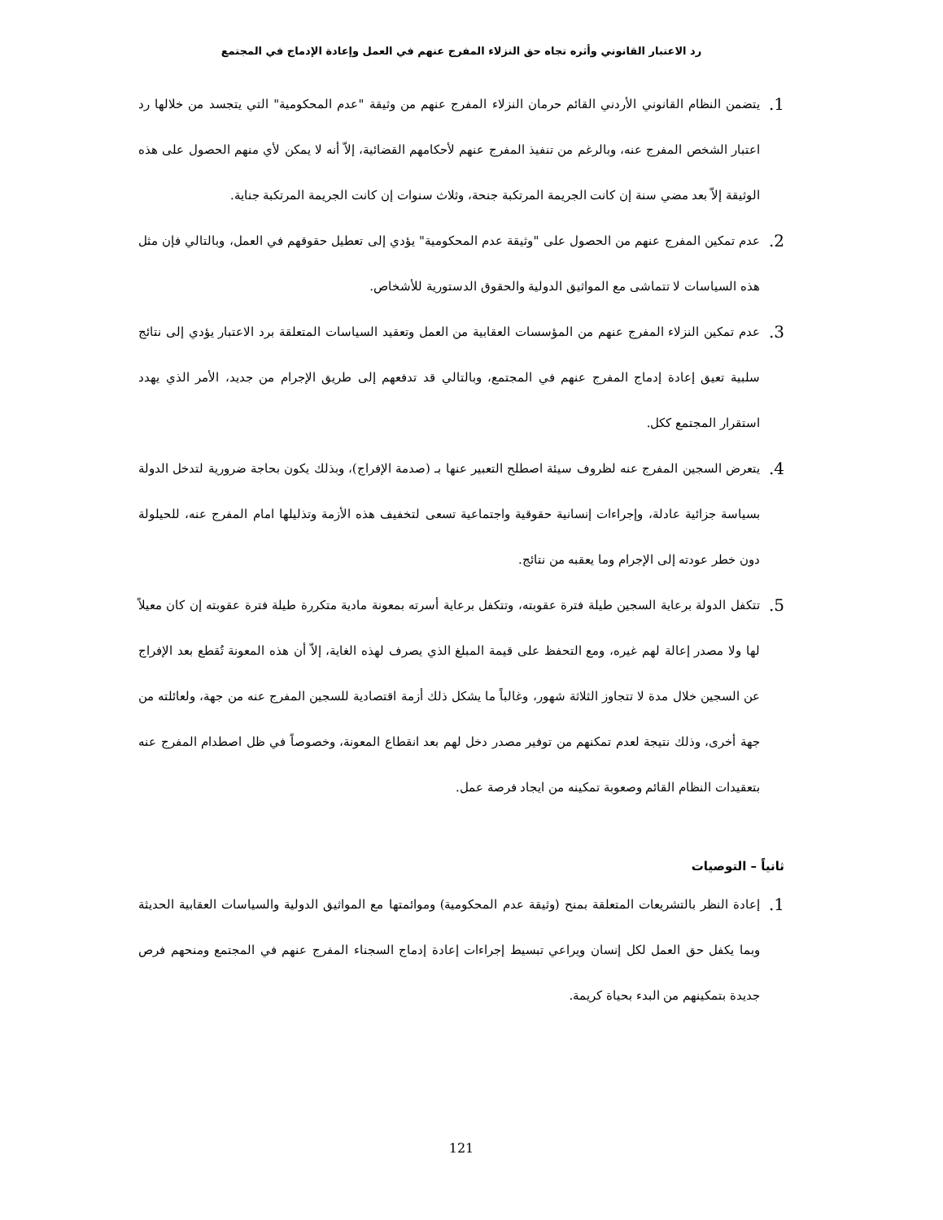رد الاعتبار القانوني وأثره تجاه حق النزلاء المفرج عنهم في العمل وإعادة الإدماج في المجتمع
1. يتضمن النظام القانوني الأردني القائم حرمان النزلاء المفرج عنهم من وثيقة "عدم المحكومية" التي يتجسد من خلالها رد اعتبار الشخص المفرج عنه، وبالرغم من تنفيذ المفرج عنهم لأحكامهم القضائية، إلاّ أنه لا يمكن لأي منهم الحصول على هذه الوثيقة إلاّ بعد مضي سنة إن كانت الجريمة المرتكبة جنحة، وثلاث سنوات إن كانت الجريمة المرتكبة جناية.
2. عدم تمكين المفرج عنهم من الحصول على "وثيقة عدم المحكومية" يؤدي إلى تعطيل حقوقهم في العمل، وبالتالي فإن مثل هذه السياسات لا تتماشى مع المواثيق الدولية والحقوق الدستورية للأشخاص.
3. عدم تمكين النزلاء المفرج عنهم من المؤسسات العقابية من العمل وتعقيد السياسات المتعلقة برد الاعتبار يؤدي إلى نتائج سلبية تعيق إعادة إدماج المفرج عنهم في المجتمع، وبالتالي قد تدفعهم إلى طريق الإجرام من جديد، الأمر الذي يهدد استقرار المجتمع ككل.
4. يتعرض السجين المفرج عنه لظروف سيئة اصطلح التعبير عنها بـ (صدمة الإفراج)، وبذلك يكون بحاجة ضرورية لتدخل الدولة بسياسة جزائية عادلة، وإجراءات إنسانية حقوقية واجتماعية تسعى لتخفيف هذه الأزمة وتذليلها امام المفرج عنه، للحيلولة دون خطر عودته إلى الإجرام وما يعقبه من نتائج.
5. تتكفل الدولة برعاية السجين طيلة فترة عقوبته، وتتكفل برعاية أسرته بمعونة مادية متكررة طيلة فترة عقوبته إن كان معيلاً لها ولا مصدر إعالة لهم غيره، ومع التحفظ على قيمة المبلغ الذي يصرف لهذه الغاية، إلاّ أن هذه المعونة تُقطع بعد الإفراج عن السجين خلال مدة لا تتجاوز الثلاثة شهور، وغالباً ما يشكل ذلك أزمة اقتصادية للسجين المفرج عنه من جهة، ولعائلته من جهة أخرى، وذلك نتيجة لعدم تمكنهم من توفير مصدر دخل لهم بعد انقطاع المعونة، وخصوصاً في ظل اصطدام المفرج عنه بتعقيدات النظام القائم وصعوبة تمكينه من ايجاد فرصة عمل.
ثانياً – التوصيات
1. إعادة النظر بالتشريعات المتعلقة بمنح (وثيقة عدم المحكومية) وموائمتها مع المواثيق الدولية والسياسات العقابية الحديثة وبما يكفل حق العمل لكل إنسان ويراعي تبسيط إجراءات إعادة إدماج السجناء المفرج عنهم في المجتمع ومنحهم فرص جديدة بتمكينهم من البدء بحياة كريمة.
121